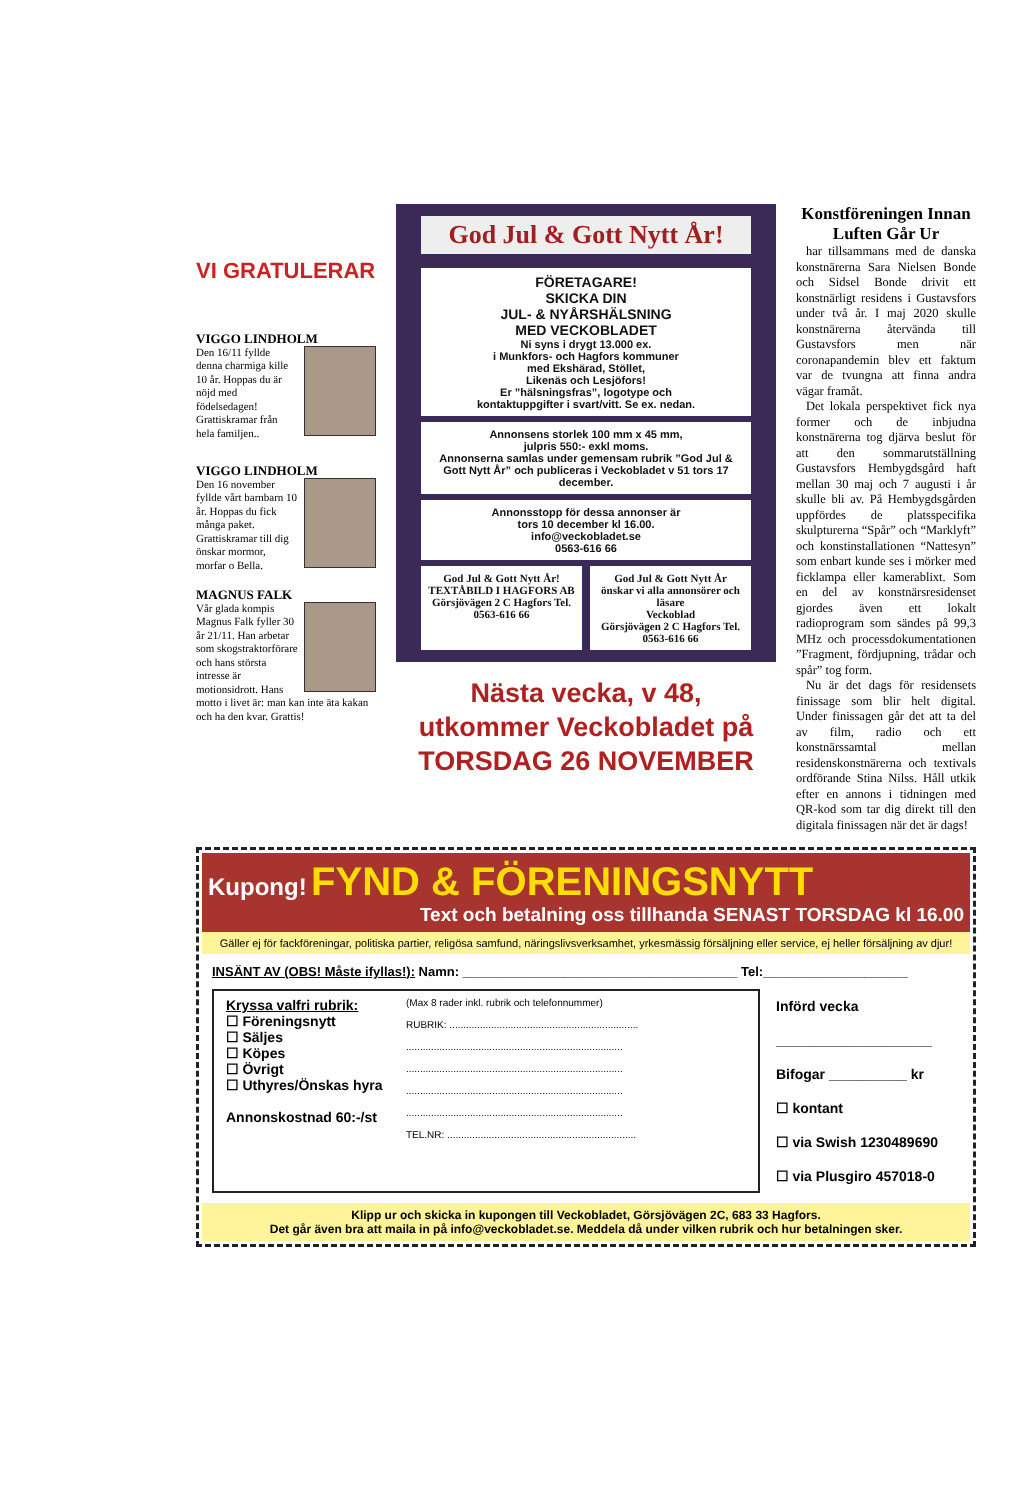VI GRATULERAR
VIGGO LINDHOLM
Den 16/11 fyllde denna charmiga kille 10 år. Hoppas du är nöjd med födelsedagen! Grattiskramar från hela familjen..
VIGGO LINDHOLM
Den 16 november fyllde vårt barnbarn 10 år. Hoppas du fick många paket. Grattiskramar till dig önskar mormor, morfar o Bella.
MAGNUS FALK
Vår glada kompis Magnus Falk fyller 30 år 21/11. Han arbetar som skogstraktorförare och hans största intresse är motionsidrott. Hans motto i livet är: man kan inte äta kakan och ha den kvar. Grattis!
God Jul & Gott Nytt År!
FÖRETAGARE!
SKICKA DIN
JUL- & NYÅRSHÄLSNING
MED VECKOBLADET
Ni syns i drygt 13.000 ex.
i Munkfors- och Hagfors kommuner
med Ekshärad, Stöllet,
Likenäs och Lesjöfors!
Er ”hälsningsfras”, logotype och
kontaktuppgifter i svart/vitt. Se ex. nedan.
Annonsens storlek 100 mm x 45 mm,
julpris 550:- exkl moms.
Annonserna samlas under gemensam rubrik ”God Jul & Gott Nytt År” och publiceras i Veckobladet v 51 tors 17 december.
Annonsstopp för dessa annonser är
tors 10 december kl 16.00.
info@veckobladet.se
0563-616 66
God Jul & Gott Nytt År!
TEXTÅBILD I HAGFORS AB
Görsjövägen 2 C Hagfors Tel. 0563-616 66
God Jul & Gott Nytt År
önskar vi alla annonsörer och läsare
Veckoblad
Görsjövägen 2 C Hagfors Tel. 0563-616 66
Nästa vecka, v 48,
utkommer Veckobladet på
TORSDAG 26 NOVEMBER
Konstföreningen Innan Luften Går Ur
har tillsammans med de danska konstnärerna Sara Nielsen Bonde och Sidsel Bonde drivit ett konstnärligt residens i Gustavsfors under två år. I maj 2020 skulle konstnärerna återvända till Gustavsfors men när coronapandemin blev ett faktum var de tvungna att finna andra vägar framåt.
Det lokala perspektivet fick nya former och de inbjudna konstnärerna tog djärva beslut för att den sommarutställning Gustavsfors Hembygdsgård haft mellan 30 maj och 7 augusti i år skulle bli av. På Hembygdsgården uppfördes de platsspecifika skulpturerna “Spår” och “Marklyft” och konstinstallationen “Nattesyn” som enbart kunde ses i mörker med ficklampa eller kamerablixt. Som en del av konstnärsresidenset gjordes även ett lokalt radioprogram som sändes på 99,3 MHz och processdokumentationen ”Fragment, fördjupning, trådar och spår” tog form.
Nu är det dags för residensets finissage som blir helt digital. Under finissagen går det att ta del av film, radio och ett konstnärssamtal mellan residenskonstnärerna och textivals ordförande Stina Nilss. Håll utkik efter en annons i tidningen med QR-kod som tar dig direkt till den digitala finissagen när det är dags!
Kupong! FYND & FÖRENINGSNYTT
Text och betalning oss tillhanda SENAST TORSDAG kl 16.00
Gäller ej för fackföreningar, politiska partier, religösa samfund, näringslivsverksamhet, yrkesmässig försäljning eller service, ej heller försäljning av djur!
INSÄNT AV (OBS! Måste ifyllas!): Namn: ______________________________________ Tel:____________________
Kryssa valfri rubrik:
☐ Föreningsnytt
☐ Säljes
☐ Köpes
☐ Övrigt
☐ Uthyres/Önskas hyra
Annonskostnad 60:-/st
(Max 8 rader inkl. rubrik och telefonnummer)
RUBRIK: ....................................................................
..............................................................................
..............................................................................
..............................................................................
..............................................................................
TEL.NR: ....................................................................
Införd vecka
____________________
Bifogar __________ kr
☐ kontant
☐ via Swish 1230489690
☐ via Plusgiro 457018-0
Klipp ur och skicka in kupongen till Veckobladet, Görsjövägen 2C, 683 33 Hagfors.
Det går även bra att maila in på info@veckobladet.se. Meddela då under vilken rubrik och hur betalningen sker.